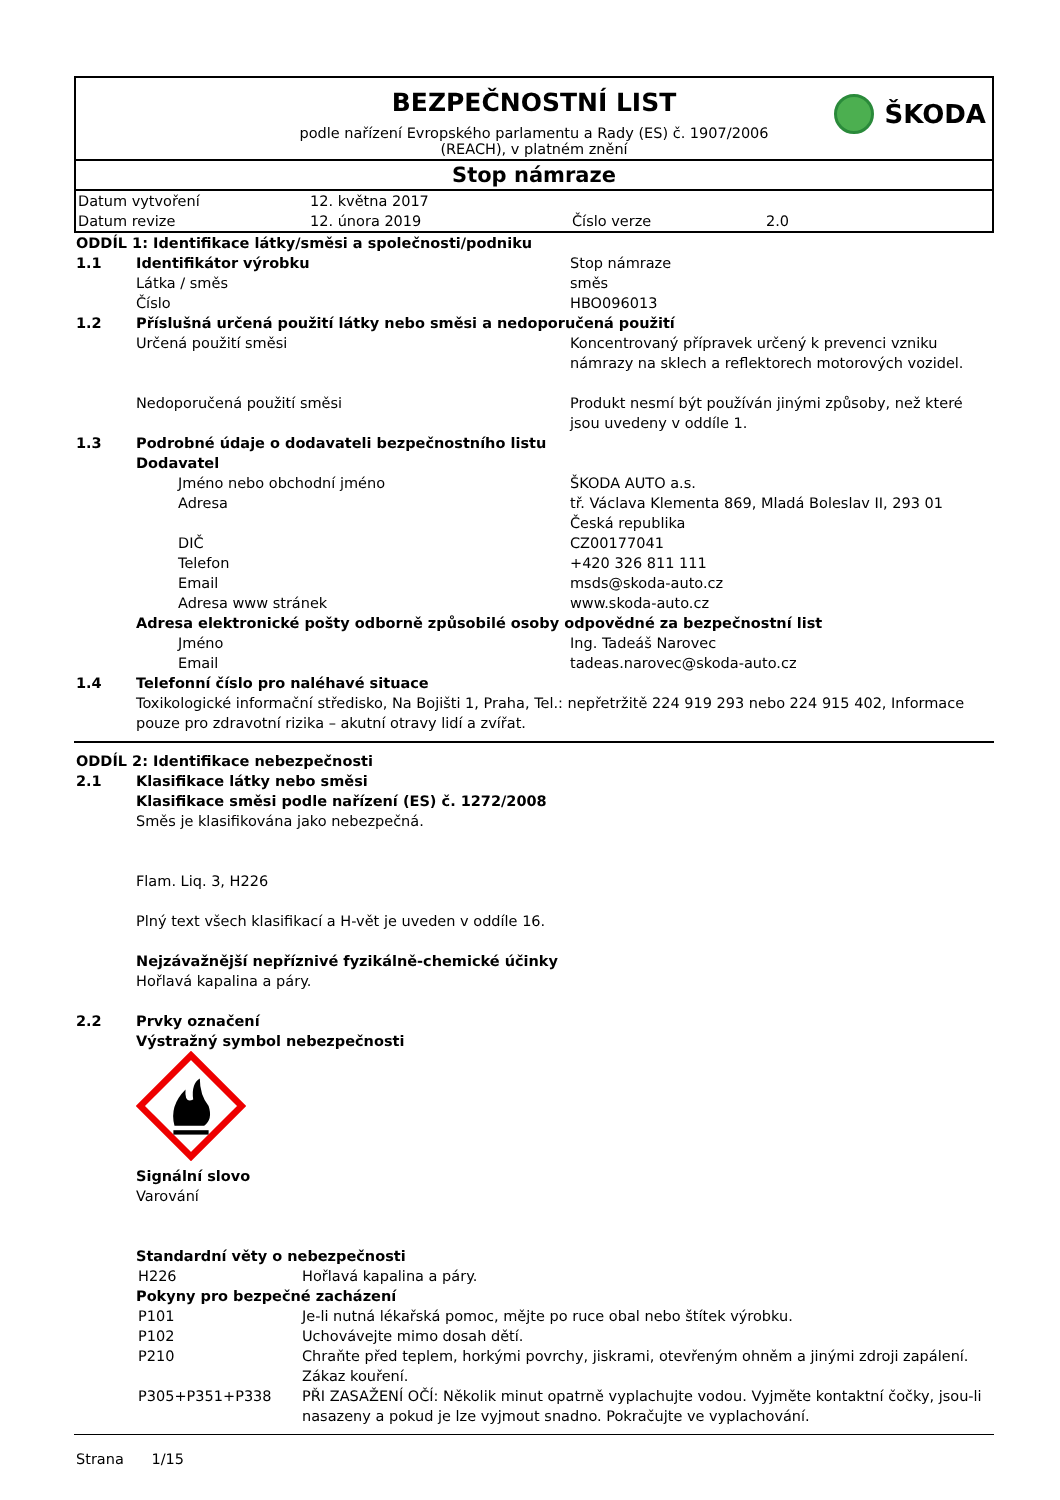ŠKODA
BEZPEČNOSTNÍ LIST
podle nařízení Evropského parlamentu a Rady (ES) č. 1907/2006
(REACH), v platném znění
Stop námraze
| Datum vytvoření | 12. května 2017 | | |
| Datum revize | 12. února 2019 | Číslo verze | 2.0 |
| ODDÍL 1: Identifikace látky/směsi a společnosti/podniku | | |
| 1.1 | Identifikátor výrobku | Stop námraze |
| | Látka / směs | směs |
| | Číslo | HBO096013 |
| 1.2 | Příslušná určená použití látky nebo směsi a nedoporučená použití | |
| | Určená použití směsi | Koncentrovaný přípravek určený k prevenci vzniku námrazy na sklech a reflektorech motorových vozidel. |
| | Nedoporučená použití směsi | Produkt nesmí být používán jinými způsoby, než které jsou uvedeny v oddíle 1. |
| 1.3 | Podrobné údaje o dodavateli bezpečnostního listu | |
| | Dodavatel | |
| | Jméno nebo obchodní jméno | ŠKODA AUTO a.s. |
| | Adresa | tř. Václava Klementa 869, Mladá Boleslav II, 293 01 Česká republika |
| | DIČ | CZ00177041 |
| | Telefon | +420 326 811 111 |
| | Email | msds@skoda-auto.cz |
| | Adresa www stránek | www.skoda-auto.cz |
| | Adresa elektronické pošty odborně způsobilé osoby odpovědné za bezpečnostní list | |
| | Jméno | Ing. Tadeáš Narovec |
| | Email | tadeas.narovec@skoda-auto.cz |
| 1.4 | Telefonní číslo pro naléhavé situace | |
| | Toxikologické informační středisko, Na Bojišti 1, Praha, Tel.: nepřetržitě 224 919 293 nebo 224 915 402, Informace pouze pro zdravotní rizika – akutní otravy lidí a zvířat. | |
| ODDÍL 2: Identifikace nebezpečnosti | |
| 2.1 | Klasifikace látky nebo směsi |
| | Klasifikace směsi podle nařízení (ES) č. 1272/2008 |
| | Směs je klasifikována jako nebezpečná. Flam. Liq. 3, H226 Plný text všech klasifikací a H-vět je uveden v oddíle 16. |
| | Nejzávažnější nepříznivé fyzikálně-chemické účinky |
| | Hořlavá kapalina a páry. |
| 2.2 | Prvky označení |
| | Výstražný symbol nebezpečnosti |
| | Signální slovo |
| | Varování |
| | Standardní věty o nebezpečnosti |
| | / H226 / Hořlavá kapalina a páry. / |
| | Pokyny pro bezpečné zacházení |
| | / P101 / Je-li nutná lékařská pomoc, mějte po ruce obal nebo štítek výrobku. / / P102 / Uchovávejte mimo dosah dětí. / / P210 / Chraňte před teplem, horkými povrchy, jiskrami, otevřeným ohněm a jinými zdroji zapálení. Zákaz kouření. / / P305+P351+P338 / PŘI ZASAŽENÍ OČÍ: Několik minut opatrně vyplachujte vodou. Vyjměte kontaktní čočky, jsou-li nasazeny a pokud je lze vyjmout snadno. Pokračujte ve vyplachování. / |
Strana 1/15